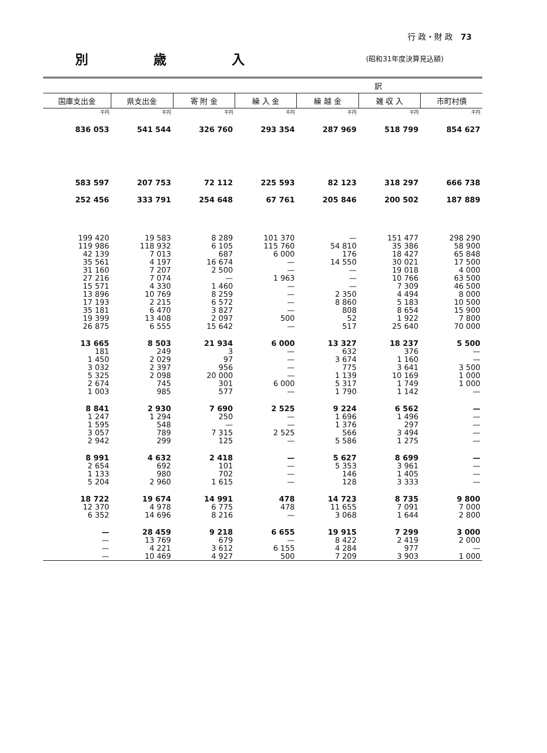行 政・財 政 73
別 歳 入
(昭和31年度決算見込額)
| 訳 | | | | | | |
| --- | --- | --- | --- | --- | --- | --- |
| 国庫支出金 | 県支出金 | 寄 附 金 | 繰 入 金 | 繰 越 金 | 雑 収 入 | 市町村債 |
| 千円 | 千円 | 千円 | 千円 | 千円 | 千円 | 千円 |
| 836 053 | 541 544 | 326 760 | 293 354 | 287 969 | 518 799 | 854 627 |
| 583 597 | 207 753 | 72 112 | 225 593 | 82 123 | 318 297 | 666 738 |
| 252 456 | 333 791 | 254 648 | 67 761 | 205 846 | 200 502 | 187 889 |
| 199 420 | 19 583 | 8 289 | 101 370 | — | 151 477 | 298 290 |
| 119 986 | 118 932 | 6 105 | 115 760 | 54 810 | 35 386 | 58 900 |
| 42 139 | 7 013 | 687 | 6 000 | 176 | 18 427 | 65 848 |
| 35 561 | 4 197 | 16 674 | — | 14 550 | 30 021 | 17 500 |
| 31 160 | 7 207 | 2 500 | — | — | 19 018 | 4 000 |
| 27 216 | 7 074 | — | 1 963 | — | 10 766 | 63 500 |
| 15 571 | 4 330 | 1 460 | — | — | 7 309 | 46 500 |
| 13 896 | 10 769 | 8 259 | — | 2 350 | 4 494 | 8 000 |
| 17 193 | 2 215 | 6 572 | — | 8 860 | 5 183 | 10 500 |
| 35 181 | 6 470 | 3 827 | — | 808 | 8 654 | 15 900 |
| 19 399 | 13 408 | 2 097 | 500 | 52 | 1 922 | 7 800 |
| 26 875 | 6 555 | 15 642 | — | 517 | 25 640 | 70 000 |
| 13 665 | 8 503 | 21 934 | 6 000 | 13 327 | 18 237 | 5 500 |
| 181 | 249 | 3 | — | 632 | 376 | — |
| 1 450 | 2 029 | 97 | — | 3 674 | 1 160 | — |
| 3 032 | 2 397 | 956 | — | 775 | 3 641 | 3 500 |
| 5 325 | 2 098 | 20 000 | — | 1 139 | 10 169 | 1 000 |
| 2 674 | 745 | 301 | 6 000 | 5 317 | 1 749 | 1 000 |
| 1 003 | 985 | 577 | — | 1 790 | 1 142 | — |
| 8 841 | 2 930 | 7 690 | 2 525 | 9 224 | 6 562 | — |
| 1 247 | 1 294 | 250 | — | 1 696 | 1 496 | — |
| 1 595 | 548 | — | — | 1 376 | 297 | — |
| 3 057 | 789 | 7 315 | 2 525 | 566 | 3 494 | — |
| 2 942 | 299 | 125 | — | 5 586 | 1 275 | — |
| 8 991 | 4 632 | 2 418 | — | 5 627 | 8 699 | — |
| 2 654 | 692 | 101 | — | 5 353 | 3 961 | — |
| 1 133 | 980 | 702 | — | 146 | 1 405 | — |
| 5 204 | 2 960 | 1 615 | — | 128 | 3 333 | — |
| 18 722 | 19 674 | 14 991 | 478 | 14 723 | 8 735 | 9 800 |
| 12 370 | 4 978 | 6 775 | 478 | 11 655 | 7 091 | 7 000 |
| 6 352 | 14 696 | 8 216 | — | 3 068 | 1 644 | 2 800 |
| — | 28 459 | 9 218 | 6 655 | 19 915 | 7 299 | 3 000 |
| — | 13 769 | 679 | — | 8 422 | 2 419 | 2 000 |
| — | 4 221 | 3 612 | 6 155 | 4 284 | 977 | — |
| — | 10 469 | 4 927 | 500 | 7 209 | 3 903 | 1 000 |